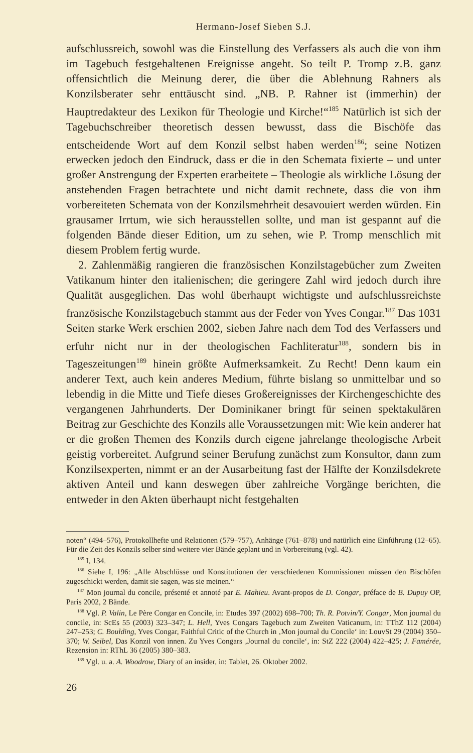Hermann-Josef Sieben S.J.
aufschlussreich, sowohl was die Einstellung des Verfassers als auch die von ihm im Tagebuch festgehaltenen Ereignisse angeht. So teilt P. Tromp z.B. ganz offensichtlich die Meinung derer, die über die Ablehnung Rahners als Konzilsberater sehr enttäuscht sind. „NB. P. Rahner ist (immerhin) der Hauptredakteur des Lexikon für Theologie und Kirche!“<sup>185</sup> Natürlich ist sich der Tagebuchschreiber theoretisch dessen bewusst, dass die Bischöfe das entscheidende Wort auf dem Konzil selbst haben werden<sup>186</sup>; seine Notizen erwecken jedoch den Eindruck, dass er die in den Schemata fixierte – und unter großer Anstrengung der Experten erarbeitete – Theologie als wirkliche Lösung der anstehenden Fragen betrachtete und nicht damit rechnete, dass die von ihm vorbereiteten Schemata von der Konzilsmehrheit desavouiert werden würden. Ein grausamer Irrtum, wie sich herausstellen sollte, und man ist gespannt auf die folgenden Bände dieser Edition, um zu sehen, wie P. Tromp menschlich mit diesem Problem fertig wurde.
2. Zahlenmäßig rangieren die französischen Konzilstagebücher zum Zweiten Vatikanum hinter den italienischen; die geringere Zahl wird jedoch durch ihre Qualität ausgeglichen. Das wohl überhaupt wichtigste und aufschlussreichste französische Konzilstagebuch stammt aus der Feder von Yves Congar.<sup>187</sup> Das 1031 Seiten starke Werk erschien 2002, sieben Jahre nach dem Tod des Verfassers und erfuhr nicht nur in der theologischen Fachliteratur<sup>188</sup>, sondern bis in Tageszeitungen<sup>189</sup> hinein größte Aufmerksamkeit. Zu Recht! Denn kaum ein anderer Text, auch kein anderes Medium, führte bislang so unmittelbar und so lebendig in die Mitte und Tiefe dieses Großereignisses der Kirchengeschichte des vergangenen Jahrhunderts. Der Dominikaner bringt für seinen spektakulären Beitrag zur Geschichte des Konzils alle Voraussetzungen mit: Wie kein anderer hat er die großen Themen des Konzils durch eigene jahrelange theologische Arbeit geistig vorbereitet. Aufgrund seiner Berufung zunächst zum Konsultor, dann zum Konzilsexperten, nimmt er an der Ausarbeitung fast der Hälfte der Konzilsdekrete aktiven Anteil und kann deswegen über zahlreiche Vorgänge berichten, die entweder in den Akten überhaupt nicht festgehalten
noten“ (494–576), Protokollhefte und Relationen (579–757), Anhänge (761–878) und natürlich eine Einführung (12–65). Für die Zeit des Konzils selber sind weitere vier Bände geplant und in Vorbereitung (vgl. 42).
<sup>185</sup> I, 134.
<sup>186</sup> Siehe I, 196: „Alle Abschlüsse und Konstitutionen der verschiedenen Kommissionen müssen den Bischöfen zugeschickt werden, damit sie sagen, was sie meinen.“
<sup>187</sup> Mon journal du concile, présenté et annoté par E. Mahieu. Avant-propos de D. Congar, préface de B. Dupuy OP, Paris 2002, 2 Bände.
<sup>188</sup> Vgl. P. Valin, Le Père Congar en Concile, in: Etudes 397 (2002) 698–700; Th. R. Potvin/Y. Congar, Mon journal du concile, in: ScEs 55 (2003) 323–347; L. Hell, Yves Congars Tagebuch zum Zweiten Vaticanum, in: TThZ 112 (2004) 247–253; C. Boulding, Yves Congar, Faithful Critic of the Church in ‚Mon journal du Concile‘ in: LouvSt 29 (2004) 350–370; W. Seibel, Das Konzil von innen. Zu Yves Congars ‚Journal du concile‘, in: StZ 222 (2004) 422–425; J. Famérée, Rezension in: RThL 36 (2005) 380–383.
<sup>189</sup> Vgl. u. a. A. Woodrow, Diary of an insider, in: Tablet, 26. Oktober 2002.
26